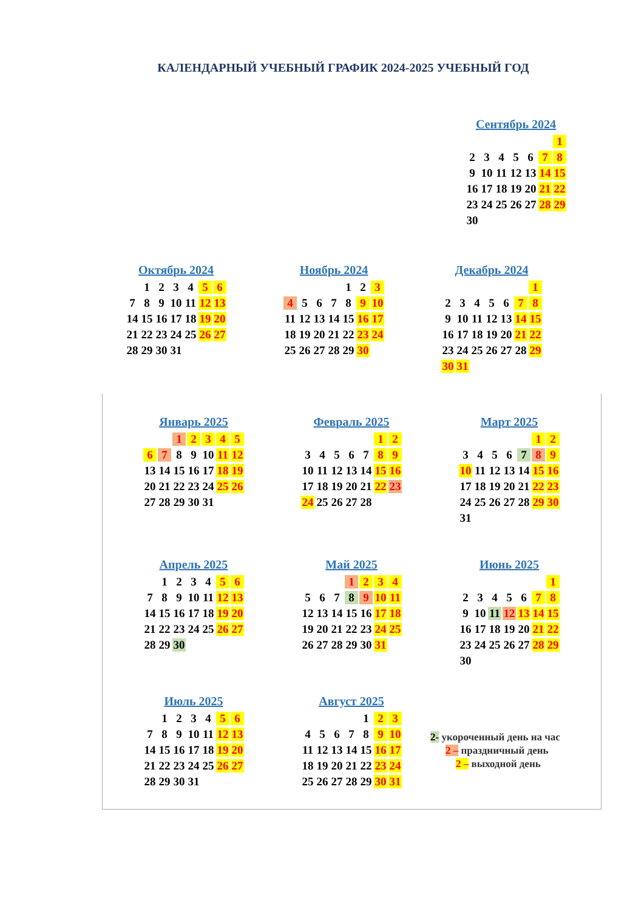КАЛЕНДАРНЫЙ УЧЕБНЫЙ ГРАФИК 2024-2025 УЧЕБНЫЙ ГОД
Сентябрь 2024
| | | | | | | 1 |
| 2 | 3 | 4 | 5 | 6 | 7 | 8 |
| 9 | 10 | 11 | 12 | 13 | 14 | 15 |
| 16 | 17 | 18 | 19 | 20 | 21 | 22 |
| 23 | 24 | 25 | 26 | 27 | 28 | 29 |
| 30 | | | | | | |
Октябрь 2024
| | 1 | 2 | 3 | 4 | 5 | 6 |
| 7 | 8 | 9 | 10 | 11 | 12 | 13 |
| 14 | 15 | 16 | 17 | 18 | 19 | 20 |
| 21 | 22 | 23 | 24 | 25 | 26 | 27 |
| 28 | 29 | 30 | 31 | | | |
Ноябрь 2024
| | | | | 1 | 2 | 3 |
| 4 | 5 | 6 | 7 | 8 | 9 | 10 |
| 11 | 12 | 13 | 14 | 15 | 16 | 17 |
| 18 | 19 | 20 | 21 | 22 | 23 | 24 |
| 25 | 26 | 27 | 28 | 29 | 30 | |
Декабрь 2024
| | | | | | | 1 |
| 2 | 3 | 4 | 5 | 6 | 7 | 8 |
| 9 | 10 | 11 | 12 | 13 | 14 | 15 |
| 16 | 17 | 18 | 19 | 20 | 21 | 22 |
| 23 | 24 | 25 | 26 | 27 | 28 | 29 |
| 30 | 31 | | | | | |
Январь 2025
| | | 1 | 2 | 3 | 4 | 5 |
| 6 | 7 | 8 | 9 | 10 | 11 | 12 |
| 13 | 14 | 15 | 16 | 17 | 18 | 19 |
| 20 | 21 | 22 | 23 | 24 | 25 | 26 |
| 27 | 28 | 29 | 30 | 31 | | |
Февраль 2025
| | | | | | 1 | 2 |
| 3 | 4 | 5 | 6 | 7 | 8 | 9 |
| 10 | 11 | 12 | 13 | 14 | 15 | 16 |
| 17 | 18 | 19 | 20 | 21 | 22 | 23 |
| 24 | 25 | 26 | 27 | 28 | | |
Март 2025
| | | | | | 1 | 2 |
| 3 | 4 | 5 | 6 | 7 | 8 | 9 |
| 10 | 11 | 12 | 13 | 14 | 15 | 16 |
| 17 | 18 | 19 | 20 | 21 | 22 | 23 |
| 24 | 25 | 26 | 27 | 28 | 29 | 30 |
| 31 | | | | | | |
Апрель 2025
| | 1 | 2 | 3 | 4 | 5 | 6 |
| 7 | 8 | 9 | 10 | 11 | 12 | 13 |
| 14 | 15 | 16 | 17 | 18 | 19 | 20 |
| 21 | 22 | 23 | 24 | 25 | 26 | 27 |
| 28 | 29 | 30 | | | | |
Май 2025
| | | | 1 | 2 | 3 | 4 |
| 5 | 6 | 7 | 8 | 9 | 10 | 11 |
| 12 | 13 | 14 | 15 | 16 | 17 | 18 |
| 19 | 20 | 21 | 22 | 23 | 24 | 25 |
| 26 | 27 | 28 | 29 | 30 | 31 | |
Июнь 2025
| | | | | | | 1 |
| 2 | 3 | 4 | 5 | 6 | 7 | 8 |
| 9 | 10 | 11 | 12 | 13 | 14 | 15 |
| 16 | 17 | 18 | 19 | 20 | 21 | 22 |
| 23 | 24 | 25 | 26 | 27 | 28 | 29 |
| 30 | | | | | | |
Июль 2025
| | 1 | 2 | 3 | 4 | 5 | 6 |
| 7 | 8 | 9 | 10 | 11 | 12 | 13 |
| 14 | 15 | 16 | 17 | 18 | 19 | 20 |
| 21 | 22 | 23 | 24 | 25 | 26 | 27 |
| 28 | 29 | 30 | 31 | | | |
Август 2025
| | | | | 1 | 2 | 3 |
| 4 | 5 | 6 | 7 | 8 | 9 | 10 |
| 11 | 12 | 13 | 14 | 15 | 16 | 17 |
| 18 | 19 | 20 | 21 | 22 | 23 | 24 |
| 25 | 26 | 27 | 28 | 29 | 30 | 31 |
2- укороченный день на час
2 – праздничный день
2 – выходной день